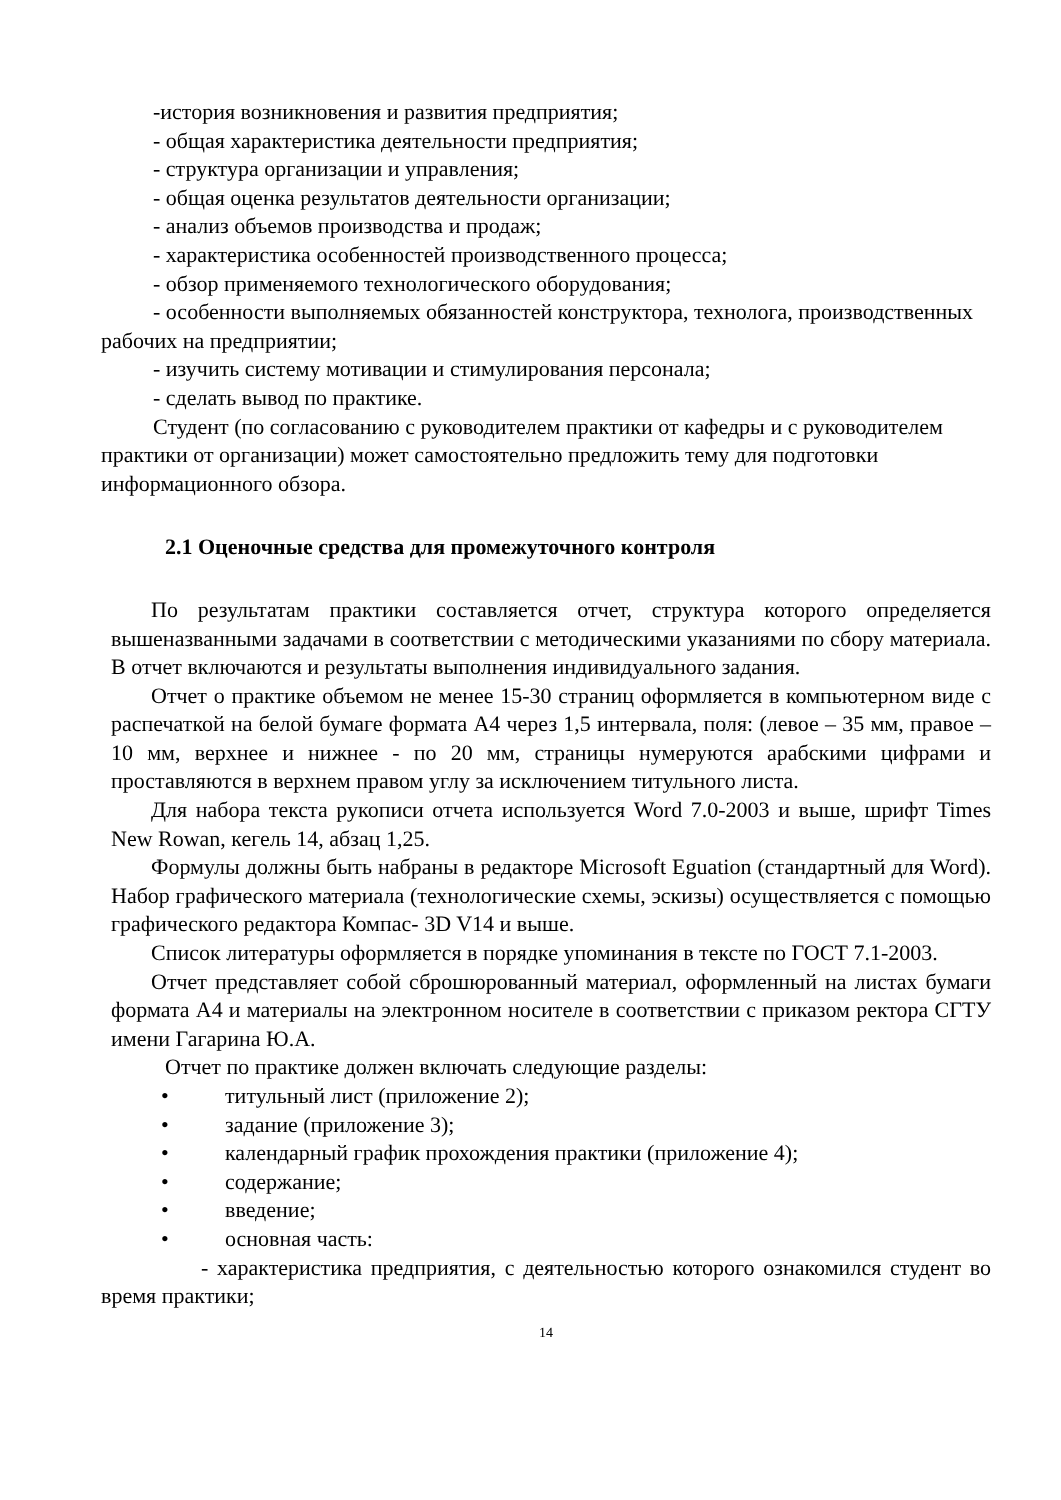-история возникновения и развития предприятия;
- общая характеристика деятельности предприятия;
- структура организации и управления;
- общая оценка результатов деятельности организации;
- анализ объемов производства и продаж;
- характеристика особенностей производственного процесса;
- обзор применяемого технологического оборудования;
- особенности выполняемых обязанностей конструктора, технолога, производственных рабочих на предприятии;
- изучить систему мотивации и стимулирования персонала;
- сделать вывод по практике.
Студент (по согласованию с руководителем практики от кафедры и с руководителем практики от организации) может самостоятельно предложить тему для подготовки информационного обзора.
2.1 Оценочные средства для промежуточного контроля
По результатам практики составляется отчет, структура которого определяется вышеназванными задачами в соответствии с методическими указаниями по сбору материала. В отчет включаются и результаты выполнения индивидуального задания.
Отчет о практике объемом не менее 15-30 страниц оформляется в компьютерном виде с распечаткой на белой бумаге формата А4 через 1,5 интервала, поля: (левое – 35 мм, правое – 10 мм, верхнее и нижнее - по 20 мм, страницы нумеруются арабскими цифрами и проставляются в верхнем правом углу за исключением титульного листа.
Для набора текста рукописи отчета используется Word 7.0-2003 и выше, шрифт Times New Rowan, кегель 14, абзац 1,25.
Формулы должны быть набраны в редакторе Microsoft Eguation (стандартный для Word). Набор графического материала (технологические схемы, эскизы) осуществляется с помощью графического редактора Компас- 3D V14 и выше.
Список литературы оформляется в порядке упоминания в тексте по ГОСТ 7.1-2003.
Отчет представляет собой сброшюрованный материал, оформленный на листах бумаги формата А4 и материалы на электронном носителе в соответствии с приказом ректора СГТУ имени Гагарина Ю.А.
Отчет по практике должен включать следующие разделы:
• титульный лист (приложение 2);
• задание (приложение 3);
• календарный график прохождения практики (приложение 4);
• содержание;
• введение;
• основная часть:
- характеристика предприятия, с деятельностью которого ознакомился студент во время практики;
14